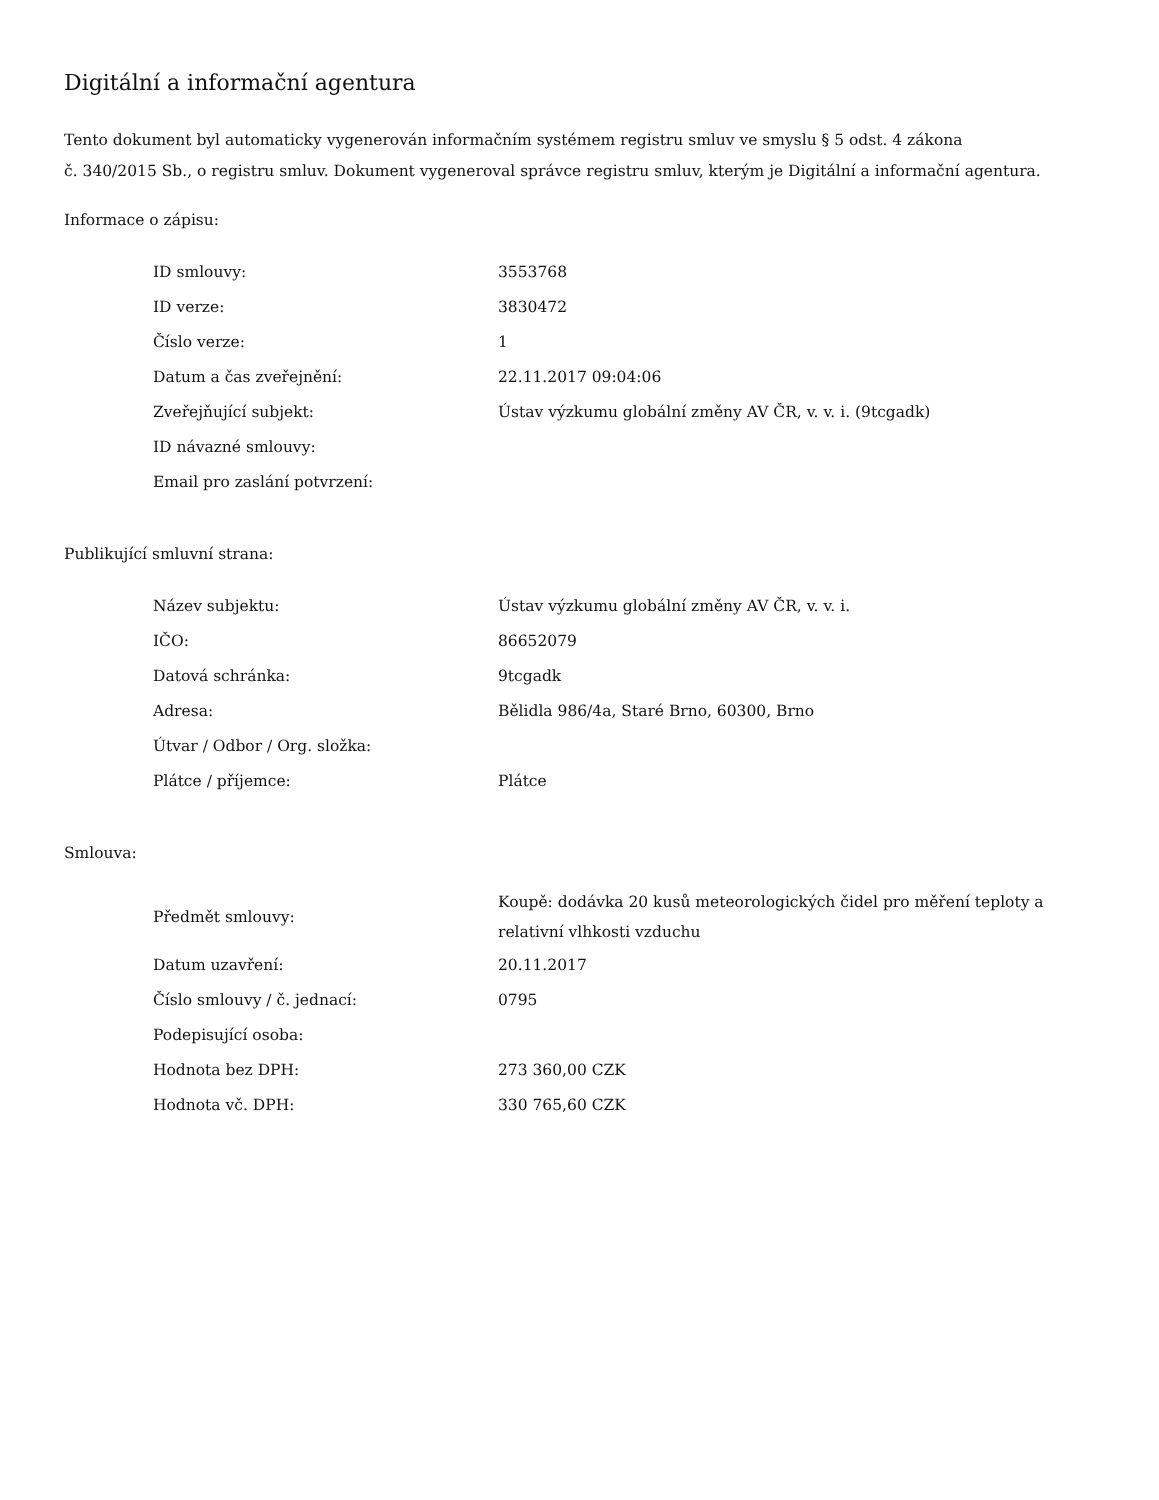Digitální a informační agentura
Tento dokument byl automaticky vygenerován informačním systémem registru smluv ve smyslu § 5 odst. 4 zákona
č. 340/2015 Sb., o registru smluv. Dokument vygeneroval správce registru smluv, kterým je Digitální a informační agentura.
Informace o zápisu:
| ID smlouvy: | 3553768 |
| ID verze: | 3830472 |
| Číslo verze: | 1 |
| Datum a čas zveřejnění: | 22.11.2017 09:04:06 |
| Zveřejňující subjekt: | Ústav výzkumu globální změny AV ČR, v. v. i. (9tcgadk) |
| ID návazné smlouvy: | |
| Email pro zaslání potvrzení: | |
Publikující smluvní strana:
| Název subjektu: | Ústav výzkumu globální změny AV ČR, v. v. i. |
| IČO: | 86652079 |
| Datová schránka: | 9tcgadk |
| Adresa: | Bělidla 986/4a, Staré Brno, 60300, Brno |
| Útvar / Odbor / Org. složka: | |
| Plátce / příjemce: | Plátce |
Smlouva:
| Předmět smlouvy: | Koupě: dodávka 20 kusů meteorologických čidel pro měření teploty a relativní vlhkosti vzduchu |
| Datum uzavření: | 20.11.2017 |
| Číslo smlouvy / č. jednací: | 0795 |
| Podepisující osoba: | |
| Hodnota bez DPH: | 273 360,00 CZK |
| Hodnota vč. DPH: | 330 765,60 CZK |